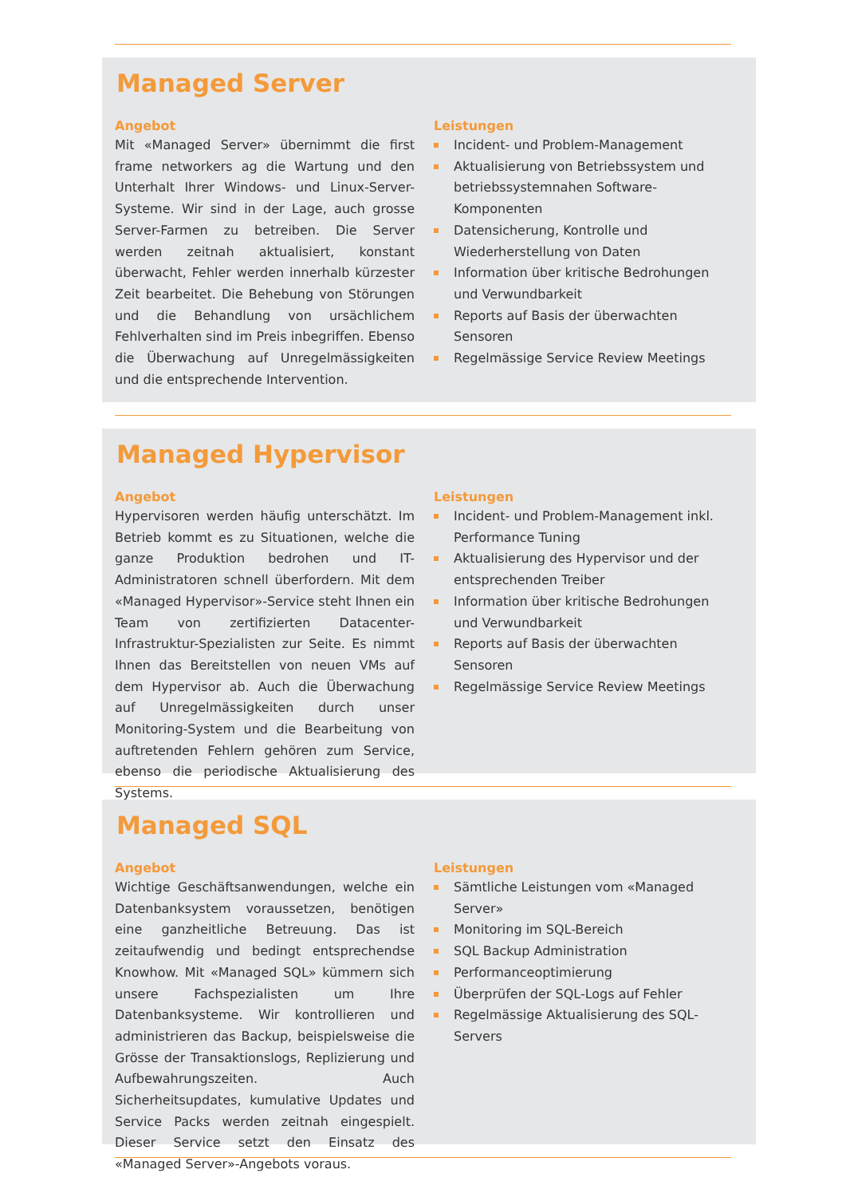Managed Server
Angebot
Mit «Managed Server» übernimmt die first frame networkers ag die Wartung und den Unterhalt Ihrer Windows- und Linux-Server-Systeme. Wir sind in der Lage, auch grosse Server-Farmen zu betreiben. Die Server werden zeitnah aktualisiert, konstant überwacht, Fehler werden innerhalb kürzester Zeit bearbeitet. Die Behebung von Störungen und die Behandlung von ursächlichem Fehlverhalten sind im Preis inbegriffen. Ebenso die Überwachung auf Unregelmässigkeiten und die entsprechende Intervention.
Leistungen
Incident- und Problem-Management
Aktualisierung von Betriebssystem und betriebssystemnahen Software-Komponenten
Datensicherung, Kontrolle und Wiederherstellung von Daten
Information über kritische Bedrohungen und Verwundbarkeit
Reports auf Basis der überwachten Sensoren
Regelmässige Service Review Meetings
Managed Hypervisor
Angebot
Hypervisoren werden häufig unterschätzt. Im Betrieb kommt es zu Situationen, welche die ganze Produktion bedrohen und IT-Administratoren schnell überfordern. Mit dem «Managed Hypervisor»-Service steht Ihnen ein Team von zertifizierten Datacenter-Infrastruktur-Spezialisten zur Seite. Es nimmt Ihnen das Bereitstellen von neuen VMs auf dem Hypervisor ab. Auch die Überwachung auf Unregelmässigkeiten durch unser Monitoring-System und die Bearbeitung von auftretenden Fehlern gehören zum Service, ebenso die periodische Aktualisierung des Systems.
Leistungen
Incident- und Problem-Management inkl. Performance Tuning
Aktualisierung des Hypervisor und der entsprechenden Treiber
Information über kritische Bedrohungen und Verwundbarkeit
Reports auf Basis der überwachten Sensoren
Regelmässige Service Review Meetings
Managed SQL
Angebot
Wichtige Geschäftsanwendungen, welche ein Datenbanksystem voraussetzen, benötigen eine ganzheitliche Betreuung. Das ist zeitaufwendig und bedingt entsprechendse Knowhow. Mit «Managed SQL» kümmern sich unsere Fachspezialisten um Ihre Datenbanksysteme. Wir kontrollieren und administrieren das Backup, beispielsweise die Grösse der Transaktionslogs, Replizierung und Aufbewahrungszeiten. Auch Sicherheitsupdates, kumulative Updates und Service Packs werden zeitnah eingespielt. Dieser Service setzt den Einsatz des «Managed Server»-Angebots voraus.
Leistungen
Sämtliche Leistungen vom «Managed Server»
Monitoring im SQL-Bereich
SQL Backup Administration
Performanceoptimierung
Überprüfen der SQL-Logs auf Fehler
Regelmässige Aktualisierung des SQL-Servers